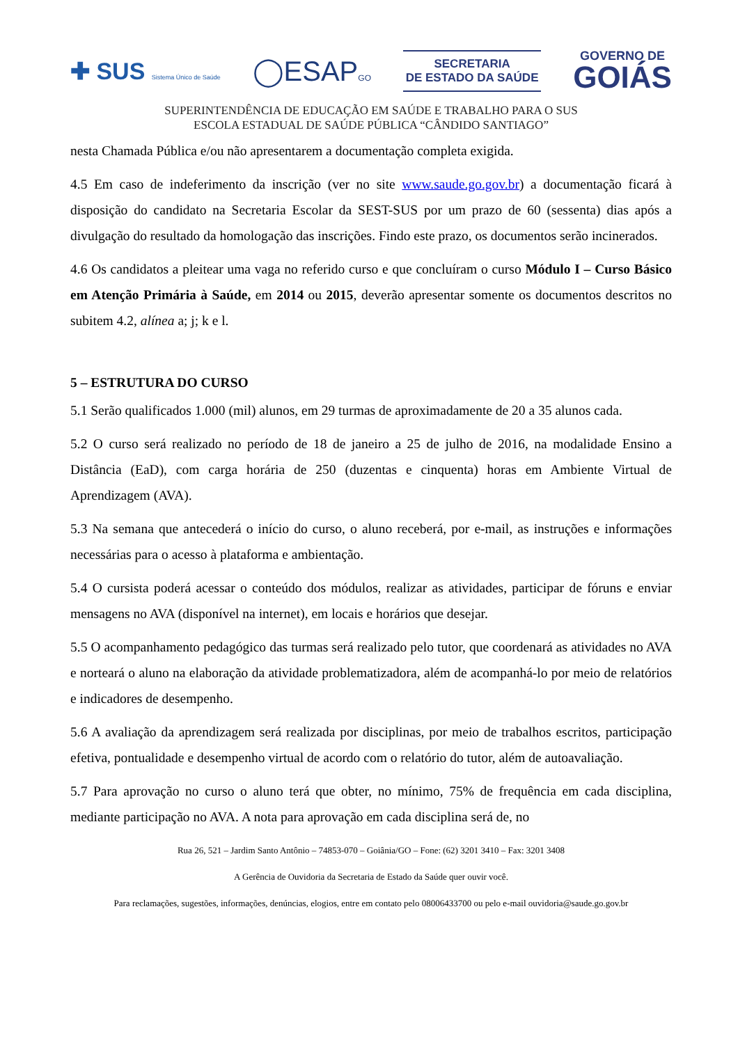✚ SUS Sistema Único de Saúde
◯ESAPGO
SECRETARIA
DE ESTADO DA SAÚDE
GOVERNO DE
GOIÁS
SUPERINTENDÊNCIA DE EDUCAÇÃO EM SAÚDE E TRABALHO PARA O SUS
ESCOLA ESTADUAL DE SAÚDE PÚBLICA “CÂNDIDO SANTIAGO”
nesta Chamada Pública e/ou não apresentarem a documentação completa exigida.
4.5 Em caso de indeferimento da inscrição (ver no site www.saude.go.gov.br) a documentação ficará à disposição do candidato na Secretaria Escolar da SEST-SUS por um prazo de 60 (sessenta) dias após a divulgação do resultado da homologação das inscrições. Findo este prazo, os documentos serão incinerados.
4.6 Os candidatos a pleitear uma vaga no referido curso e que concluíram o curso Módulo I – Curso Básico em Atenção Primária à Saúde, em 2014 ou 2015, deverão apresentar somente os documentos descritos no subitem 4.2, alínea a; j; k e l.
5 – ESTRUTURA DO CURSO
5.1 Serão qualificados 1.000 (mil) alunos, em 29 turmas de aproximadamente de 20 a 35 alunos cada.
5.2 O curso será realizado no período de 18 de janeiro a 25 de julho de 2016, na modalidade Ensino a Distância (EaD), com carga horária de 250 (duzentas e cinquenta) horas em Ambiente Virtual de Aprendizagem (AVA).
5.3 Na semana que antecederá o início do curso, o aluno receberá, por e-mail, as instruções e informações necessárias para o acesso à plataforma e ambientação.
5.4 O cursista poderá acessar o conteúdo dos módulos, realizar as atividades, participar de fóruns e enviar mensagens no AVA (disponível na internet), em locais e horários que desejar.
5.5 O acompanhamento pedagógico das turmas será realizado pelo tutor, que coordenará as atividades no AVA e norteará o aluno na elaboração da atividade problematizadora, além de acompanhá-lo por meio de relatórios e indicadores de desempenho.
5.6 A avaliação da aprendizagem será realizada por disciplinas, por meio de trabalhos escritos, participação efetiva, pontualidade e desempenho virtual de acordo com o relatório do tutor, além de autoavaliação.
5.7 Para aprovação no curso o aluno terá que obter, no mínimo, 75% de frequência em cada disciplina, mediante participação no AVA. A nota para aprovação em cada disciplina será de, no
Rua 26, 521 – Jardim Santo Antônio – 74853-070 – Goiânia/GO – Fone: (62) 3201 3410 – Fax: 3201 3408
A Gerência de Ouvidoria da Secretaria de Estado da Saúde quer ouvir você.
Para reclamações, sugestões, informações, denúncias, elogios, entre em contato pelo 08006433700 ou pelo e-mail ouvidoria@saude.go.gov.br